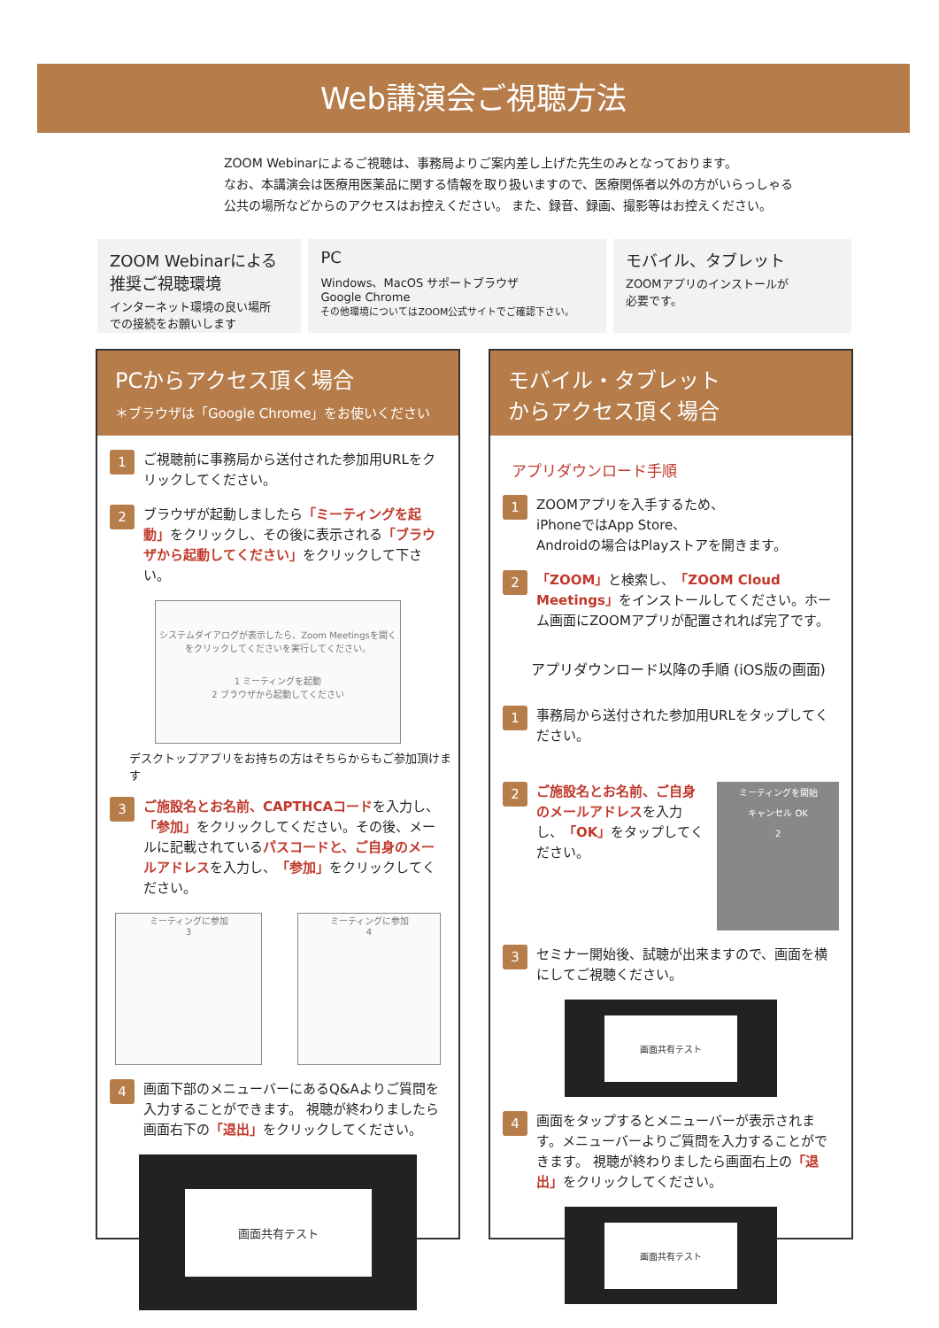Web講演会ご視聴方法
ZOOM Webinarによるご視聴は、事務局よりご案内差し上げた先生のみとなっております。
なお、本講演会は医療用医薬品に関する情報を取り扱いますので、医療関係者以外の方がいらっしゃる
公共の場所などからのアクセスはお控えください。 また、録音、録画、撮影等はお控えください。
ZOOM Webinarによる
推奨ご視聴環境
インターネット環境の良い場所
での接続をお願いします
PC
Windows、MacOS サポートブラウザ
Google Chrome
その他環境についてはZOOM公式サイトでご確認下さい。
モバイル、タブレット
ZOOMアプリのインストールが
必要です。
PCからアクセス頂く場合
＊ブラウザは「Google Chrome」をお使いください
1
ご視聴前に事務局から送付された参加用URLをクリックしてください。
2
ブラウザが起動しましたら「ミーティングを起動」をクリックし、その後に表示される「ブラウザから起動してください」をクリックして下さい。
システムダイアログが表示したら、Zoom Meetingsを開くをクリックしてくださいを実行してください。
1 ミーティングを起動
2 ブラウザから起動してください
デスクトップアプリをお持ちの方はそちらからもご参加頂けます
3
ご施設名とお名前、CAPTHCAコードを入力し、「参加」をクリックしてください。その後、メールに記載されているパスコードと、ご自身のメールアドレスを入力し、「参加」をクリックしてください。
ミーティングに参加
3
ミーティングに参加
4
4
画面下部のメニューバーにあるQ&Aよりご質問を入力することができます。 視聴が終わりましたら画面右下の「退出」をクリックしてください。
画面共有テスト
モバイル・タブレット
からアクセス頂く場合
アプリダウンロード手順
1
ZOOMアプリを入手するため、
iPhoneではApp Store、
Androidの場合はPlayストアを開きます。
2
「ZOOM」と検索し、「ZOOM Cloud Meetings」をインストールしてください。ホーム画面にZOOMアプリが配置されれば完了です。
アプリダウンロード以降の手順 (iOS版の画面)
1
事務局から送付された参加用URLをタップしてください。
2
ご施設名とお名前、ご自身のメールアドレスを入力し、「OK」をタップしてください。
ミーティングを開始
キャンセル OK
2
3
セミナー開始後、試聴が出来ますので、画面を横にしてご視聴ください。
画面共有テスト
4
画面をタップするとメニューバーが表示されます。メニューバーよりご質問を入力することができます。 視聴が終わりましたら画面右上の「退出」をクリックしてください。
画面共有テスト